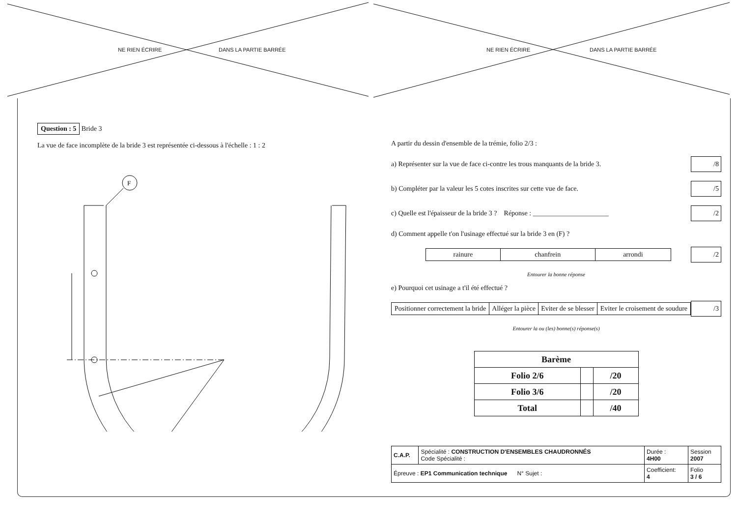NE RIEN ÉCRIRE DANS LA PARTIE BARRÉE
NE RIEN ÉCRIRE DANS LA PARTIE BARRÉE
Question : 5 Bride 3
La vue de face incomplète de la bride 3 est représentée ci-dessous à l'échelle : 1 : 2
F
A partir du dessin d'ensemble de la trémie, folio 2/3 :
a) Représenter sur la vue de face ci-contre les trous manquants de la bride 3. /8
b) Compléter par la valeur les 5 cotes inscrites sur cette vue de face. /5
c) Quelle est l'épaisseur de la bride 3 ? Réponse : ______________________ /2
d) Comment appelle t'on l'usinage effectué sur la bride 3 en (F) ?
| rainure | chanfrein | arrondi |
/2
Entourer la bonne réponse
e) Pourquoi cet usinage a t'il été effectué ?
| Positionner correctement la bride | Alléger la pièce | Eviter de se blesser | Eviter le croisement de soudure |
/3
Entourer la ou (les) bonne(s) réponse(s)
| Barème | | |
| --- | --- | --- |
| Folio 2/6 | | /20 |
| Folio 3/6 | | /20 |
| Total | | /40 |
| C.A.P. | Spécialité : CONSTRUCTION D'ENSEMBLES CHAUDRONNÉS Code Spécialité : | Durée : 4H00 | Session 2007 |
| Épreuve : EP1 Communication technique N° Sujet : | | Coefficient: 4 | Folio 3 / 6 |